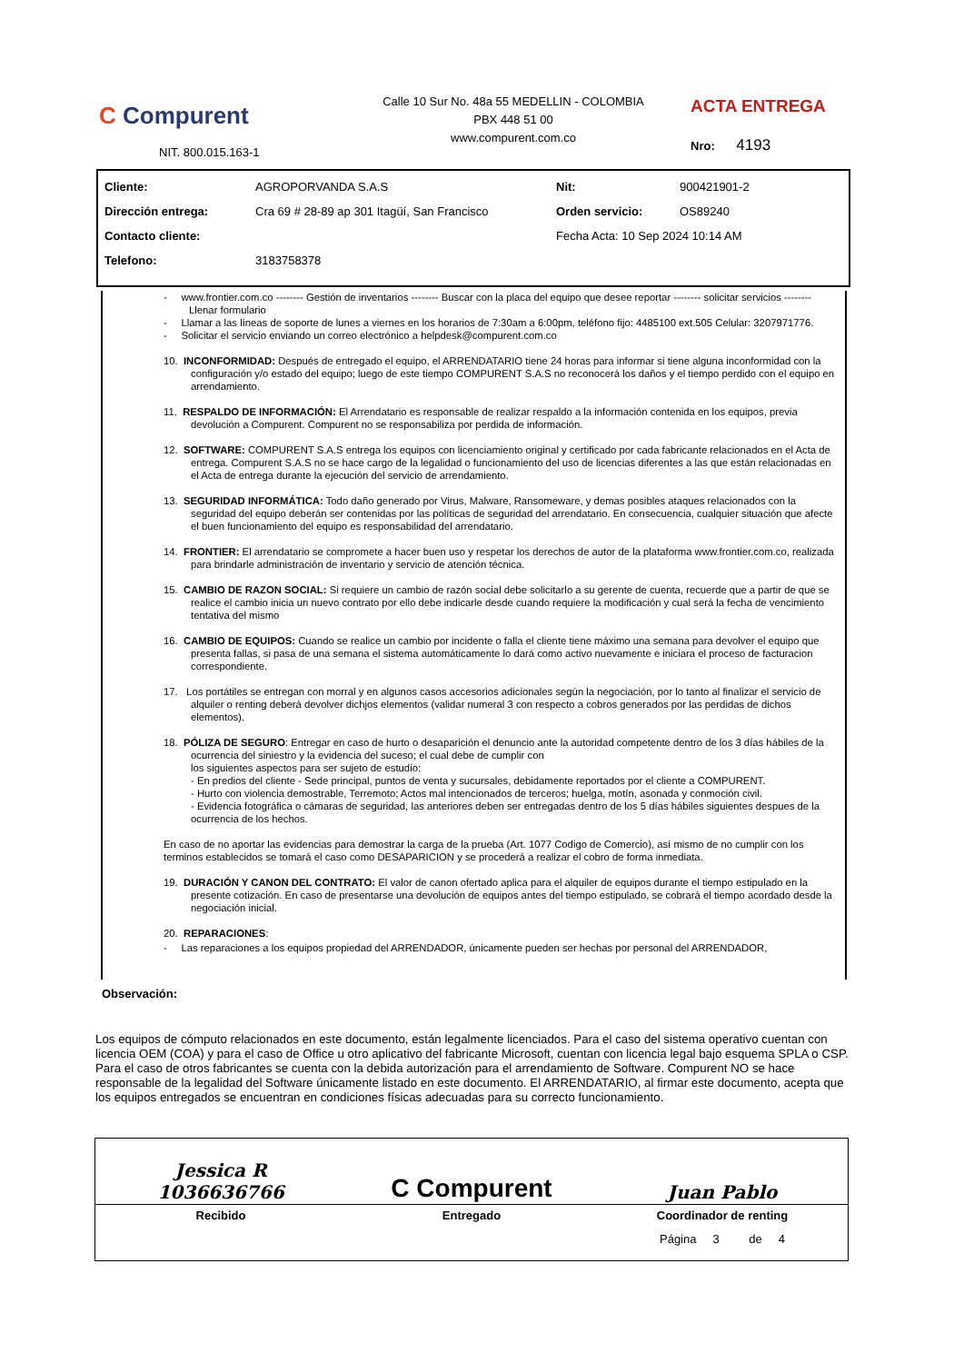C Compurent
NIT. 800.015.163-1
Calle 10 Sur No. 48a 55 MEDELLIN - COLOMBIA
PBX 448 51 00
www.compurent.com.co
ACTA ENTREGA
Nro: 4193
| Cliente: | AGROPORVANDA S.A.S | Nit: | 900421901-2 |
| Dirección entrega: | Cra 69 # 28-89 ap 301 Itagüí, San Francisco | Orden servicio: | OS89240 |
| Contacto cliente: | | Fecha Acta: 10 Sep 2024 10:14 AM | |
| Telefono: | 3183758378 | | |
- www.frontier.com.co -------- Gestión de inventarios -------- Buscar con la placa del equipo que desee reportar -------- solicitar servicios -------- Llenar formulario
- Llamar a las líneas de soporte de lunes a viernes en los horarios de 7:30am a 6:00pm, teléfono fijo: 4485100 ext.505 Celular: 3207971776.
- Solicitar el servicio enviando un correo electrónico a helpdesk@compurent.com.co
10. INCONFORMIDAD: Después de entregado el equipo, el ARRENDATARIO tiene 24 horas para informar si tiene alguna inconformidad con la configuración y/o estado del equipo; luego de este tiempo COMPURENT S.A.S no reconocerá los daños y el tiempo perdido con el equipo en arrendamiento.
11. RESPALDO DE INFORMACIÓN: El Arrendatario es responsable de realizar respaldo a la información contenida en los equipos, previa devolución a Compurent. Compurent no se responsabiliza por perdida de información.
12. SOFTWARE: COMPURENT S.A.S entrega los equipos con licenciamiento original y certificado por cada fabricante relacionados en el Acta de entrega. Compurent S.A.S no se hace cargo de la legalidad o funcionamiento del uso de licencias diferentes a las que están relacionadas en el Acta de entrega durante la ejecución del servicio de arrendamiento.
13. SEGURIDAD INFORMÁTICA: Todo daño generado por Virus, Malware, Ransomeware, y demas posibles ataques relacionados con la seguridad del equipo deberán ser contenidas por las políticas de seguridad del arrendatario. En consecuencia, cualquier situación que afecte el buen funcionamiento del equipo es responsabilidad del arrendatario.
14. FRONTIER: El arrendatario se compromete a hacer buen uso y respetar los derechos de autor de la plataforma www.frontier.com.co, realizada para brindarle administración de inventario y servicio de atención técnica.
15. CAMBIO DE RAZON SOCIAL: Si requiere un cambio de razón social debe solicitarlo a su gerente de cuenta, recuerde que a partir de que se realice el cambio inicia un nuevo contrato por ello debe indicarle desde cuando requiere la modificación y cual será la fecha de vencimiento tentativa del mismo
16. CAMBIO DE EQUIPOS: Cuando se realice un cambio por incidente o falla el cliente tiene máximo una semana para devolver el equipo que presenta fallas, si pasa de una semana el sistema automáticamente lo dará como activo nuevamente e iniciara el proceso de facturacion correspondiente.
17. Los portátiles se entregan con morral y en algunos casos accesorios adicionales según la negociación, por lo tanto al finalizar el servicio de alquiler o renting deberá devolver dichjos elementos (validar numeral 3 con respecto a cobros generados por las perdidas de dichos elementos).
18. PÓLIZA DE SEGURO: Entregar en caso de hurto o desaparición el denuncio ante la autoridad competente dentro de los 3 días hábiles de la ocurrencia del siniestro y la evidencia del suceso; el cual debe de cumplir con
los siguientes aspectos para ser sujeto de estudio:
- En predios del cliente - Sede principal, puntos de venta y sucursales, debidamente reportados por el cliente a COMPURENT.
- Hurto con violencia demostrable, Terremoto; Actos mal intencionados de terceros; huelga, motín, asonada y conmoción civil.
- Evidencia fotográfica o cámaras de seguridad, las anteriores deben ser entregadas dentro de los 5 días hábiles siguientes despues de la ocurrencia de los hechos.
En caso de no aportar las evidencias para demostrar la carga de la prueba (Art. 1077 Codigo de Comercio), así mismo de no cumplir con los terminos establecidos se tomará el caso como DESAPARICION y se procederá a realizar el cobro de forma inmediata.
19. DURACIÓN Y CANON DEL CONTRATO: El valor de canon ofertado aplica para el alquiler de equipos durante el tiempo estipulado en la presente cotización. En caso de presentarse una devolución de equipos antes del tiempo estipulado, se cobrará el tiempo acordado desde la negociación inicial.
20. REPARACIONES:
- Las reparaciones a los equipos propiedad del ARRENDADOR, únicamente pueden ser hechas por personal del ARRENDADOR,
Observación:
Los equipos de cómputo relacionados en este documento, están legalmente licenciados. Para el caso del sistema operativo cuentan con licencia OEM (COA) y para el caso de Office u otro aplicativo del fabricante Microsoft, cuentan con licencia legal bajo esquema SPLA o CSP. Para el caso de otros fabricantes se cuenta con la debida autorización para el arrendamiento de Software. Compurent NO se hace responsable de la legalidad del Software únicamente listado en este documento. El ARRENDATARIO, al firmar este documento, acepta que los equipos entregados se encuentran en condiciones físicas adecuadas para su correcto funcionamiento.
| Jessica R 1036636766 | C Compurent | Juan Pablo |
| Recibido | Entregado | Coordinador de renting |
| | | Página 3 de 4 |